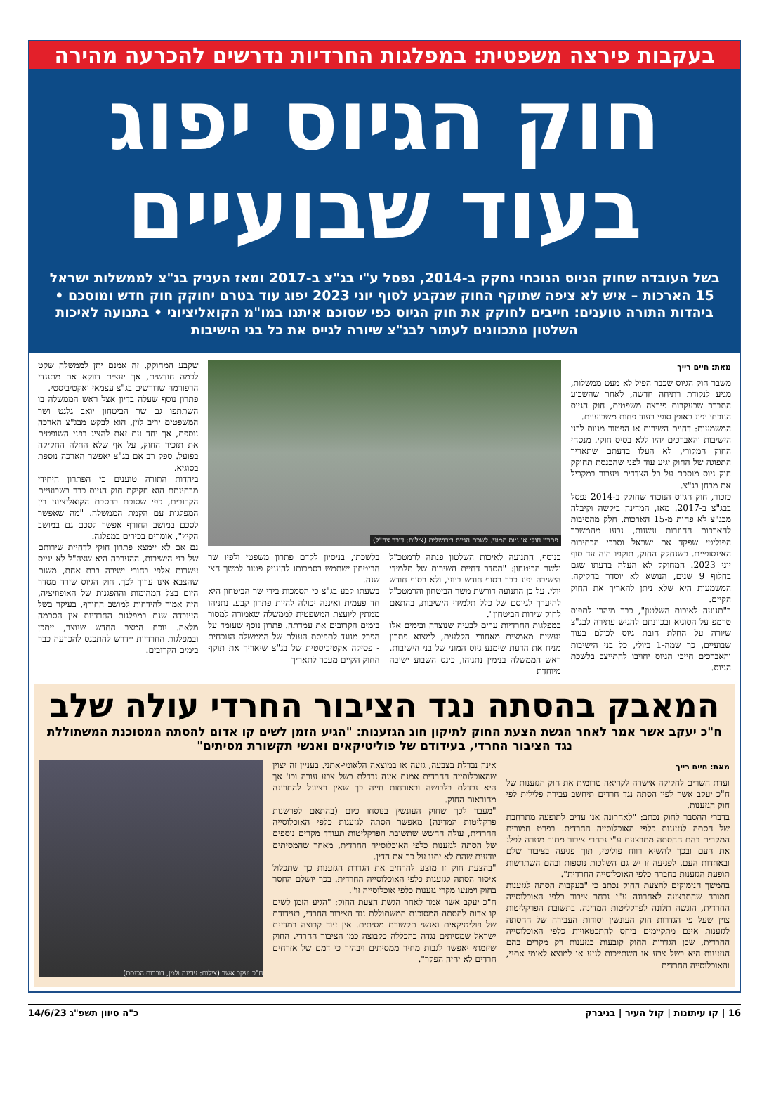בעקבות פירצה משפטית: במפלגות החרדיות נדרשים להכרעה מהירה
חוק הגיוס יפוג
בעוד שבועיים
בשל העובדה שחוק הגיוס הנוכחי נחקק ב-2014, נפסל ע"י בג"צ ב-2017 ומאז העניק בג"צ לממשלות ישראל 15 הארכות – איש לא ציפה שתוקף החוק שנקבע לסוף יוני 2023 יפוג עוד בטרם יחוקק חוק חדש ומוסכם • ביהדות התורה טוענים: חייבים לחוקק את חוק הגיוס כפי שסוכם איתנו במו"מ הקואליציוני • בתנועה לאיכות השלטון מתכוונים לעתור לבג"צ שיורה לגייס את כל בני הישיבות
מאת: חיים רייך
משבר חוק הגיוס שכבר הפיל לא מעט ממשלות, מגיע לנקודת רתיחה חדשה, לאחר שהשבוע התברר שבעקבות פירצה משפטית, חוק הגיוס הנוכחי יפוג באופן סופי בעוד פחות משבועיים.
המשמעות: דחיית השירות או הפטור מגיוס לבני הישיבות והאברכים יהיו ללא בסיס חוקי. מנסחי החוק המקורי, לא העלו בדעתם שתאריך התפוגה של החוק יגיע עוד לפני שהכנסת תחוקק חוק גיוס מוסכם על כל הצדדים ויעבור במקביל את מבחן בג"צ.
כזכור, חוק הגיוס הנוכחי שחוקק ב-2014 נפסל בבג"צ ב-2017. מאז, המדינה ביקשה וקיבלה מבג"צ לא פחות מ-15 הארכות. חלק מהסיבות להארכות החוזרות ונשנות, נבעו מהמשבר הפוליטי שפקד את ישראל וסבבי הבחירות האינסופיים. כשנחקק החוק, תוקפו היה עד סוף יוני 2023. המחוקק לא העלה בדעתו שגם בחלוף 9 שנים, הנושא לא יוסדר בחקיקה. המשמעות היא שלא ניתן להאריך את החוק הקיים.
ב"תנועה לאיכות השלטון", כבר מיהרו לתפוס טרמפ על הסוגיא ובכוונתם להגיש עתירה לבג"צ שיורה על החלת חובת גיוס לכולם בעוד שבועיים, כך שמה-1 ביולי, כל בני הישיבות והאברכים חייבי הגיוס יחויבו להתייצב בלשכת הגיוס.
פתרון חוקי או גיוס המוני. לשכת הגיוס בירושלים (צילום: דובר צה"ל)
בנוסף, התנועה לאיכות השלטון פנתה לרמטכ"ל ולשר הביטחון: "הסדר דחיית השירות של תלמידי הישיבה יפוג כבר בסוף חודש ביוני, ולא בסוף חודש יולי. על כן התנועה דורשת משר הביטחון והרמטכ"ל להיערך לגיוסם של כלל תלמידי הישיבות, בהתאם לחוק שירות הביטחון".
במפלגות החרדיות ערים לבעיה שנוצרה ובימים אלו נעשים מאמצים מאחורי הקלעים, למצוא פתרון מניח את הדעת שימנע גיוס המוני של בני הישיבות. ראש הממשלה בנימין נתניהו, כינס השבוע ישיבה מיוחדת
בלשכתו, בניסיון לקדם פתרון משפטי ולפיו שר הביטחון ישתמש בסמכותו להעניק פטור למשך חצי שנה.
בשעתו קבע בג"צ כי הסמכות בידי שר הביטחון היא חד פעמית ואיננה יכולה להיות פתרון קבע. נתניהו ממתין ליועצת המשפטית לממשלה שאמורה למסור בימים הקרובים את עמדתה. פתרון נוסף שעומד על הפרק מנוגד לתפיסת העולם של הממשלה הנוכחית - פסיקה אקטיביסטית של בג"צ שיאריך את תוקף החוק הקיים מעבר לתאריך
שקבע המחוקק. זה אמנם יתן לממשלה שקט לכמה חודשים, אך יעצים דווקא את מתנגדי הרפורמה שדורשים בג"צ עצמאי ואקטיביסטי.
פתרון נוסף שעלה בדיון אצל ראש הממשלה בו השתתפו גם שר הביטחון יואב גלנט ושר המשפטים יריב לוין, הוא לבקש מבג"צ הארכה נוספת, אך יחד עם זאת להציג בפני השופטים את תזכיר החוק, על אף שלא החלה החקיקה בפועל. ספק רב אם בג"צ יאפשר הארכה נוספת בסוגיא.
ביהדות התורה טוענים כי הפתרון היחידי מבחינתם הוא חקיקת חוק הגיוס כבר בשבועיים הקרובים, כפי שסוכם בהסכם הקואליציוני בין המפלגות עם הקמת הממשלה. "מה שאפשר לסכם במושב החורף אפשר לסכם גם במושב הקיץ", אומרים בכירים במפלגה.
גם אם לא יימצא פתרון חוקי לדחיית שירותם של בני הישיבות, ההערכה היא שצה"ל לא יגייס עשרות אלפי בחורי ישיבה בבת אחת, משום שהצבא אינו ערוך לכך. חוק הגיוס שירד מסדר היום בצל המהומות וההפגנות של האופוזיציה, היה אמור להידחות למושב החורף, בעיקר בשל העובדה שגם במפלגות החרדיות אין הסכמה מלאה. נוכח המצב החדש שנוצר, ייתכן ובמפלגות החרדיות יידרש להתכנס להכרעה כבר בימים הקרובים.
המאבק בהסתה נגד הציבור החרדי עולה שלב
ח"כ יעקב אשר אמר לאחר הגשת הצעת החוק לתיקון חוג הגזענות: "הגיע הזמן לשים קו אדום להסתה המסוכנת המשתוללת נגד הציבור החרדי, בעידודם של פוליטיקאים ואנשי תקשורת מסיתים"
מאת: חיים רייך
ועדת השרים לחקיקה אישרה לקריאה טרומית את חוק הגזענות של ח"כ יעקב אשר לפיו הסתה נגד חרדים תיחשב עבירה פלילית לפי חוק הגזענות.
בדברי ההסבר לחוק נכתב: "לאחרונה אנו עדים לתופעה מתרחבת של הסתה לגזענות כלפי האוכלוסייה החרדית. בפרט חמורים המקרים בהם ההסתה מתבצעת ע"י נבחרי ציבור מתוך מטרה לפלג את העם ובכך להשיא רווח פוליטי, תוך פגיעה בציבור שלם ובאחדות העם. לפגיעה זו יש גם השלכות נוספות ובהם השתרשות תופעת הגזענות בחברה כלפי האוכלוסייה החרדית".
בהמשך הנימוקים להצעת החוק נכתב כי "בעקבות הסתה לגזענות חמורה שהתבצעה לאחרונה ע"י נבחר ציבור כלפי האוכלוסייה החרדית, הוגשה תלונה לפרקליטות המדינה. בתשובת הפרקליטות צוין שעל פי הגדרות חוק העונשין יסודות העבירה של ההסתה לגזענות אינם מתקיימים ביחס להתבטאויות כלפי האוכלוסייה החרדית, שכן הגדרות החוק קובעות כגזענות רק מקרים בהם הגזענות היא בשל צבע או השתייכות לגזע או למוצא לאומי אתני, והאוכלוסייה החרדית
אינה נבדלת בצבעה, גזעה או במוצאה הלאומי-אתני. בעניין זה יצוין שהאוכלוסייה החרדית אמנם אינה נבדלת בשל צבע עורה וכו' אך היא נבדלת בלבושה ובאורחות חייה כך שאין רציונל להחריגה מהוראות החוק.
"מעבר לכך שחוק העונשין בנוסחו כיום (בהתאם לפרשנות פרקליטות המדינה) מאפשר הסתה לגזענות כלפי האוכלוסייה החרדית, עולה החשש שתשובת הפרקליטות תעודד מקרים נוספים של הסתה לגזענות כלפי האוכלוסייה החרדית, מאחר שהמסיתים יודעים שהם לא יתנו על כך את הדין.
"בהצעת חוק זו מוצע להרחיב את הגדרת הגזענות כך שתכלול איסור הסתה לגזענות כלפי האוכלוסייה החרדית. בכך יושלם החסר בחוק וימנעו מקרי גזענות כלפי אוכלוסייה זו".
ח"כ יעקב אשר אמר לאחר הגשת הצעת החוק: "הגיע הזמן לשים קו אדום להסתה המסוכנת המשתוללת נגד הציבור החרדי, בעידודם של פוליטיקאים ואנשי תקשורת מסיתים. אין עוד קבוצה במדינת ישראל שמסיתים נגדה בהכללה כקבוצה כמו הציבור החרדי. החוק שיזמתי יאפשר לגבות מחיר ממסיתים ויבהיר כי דמם של אזרחים חרדים לא יהיה הפקר".
ח"כ יעקב אשר (צילום: עדינה ולמן, דוברות הכנסת)
16 | קו עיתונות | קול העיר | בניברק כ"ה סיוון תשפ"ג 14/6/23